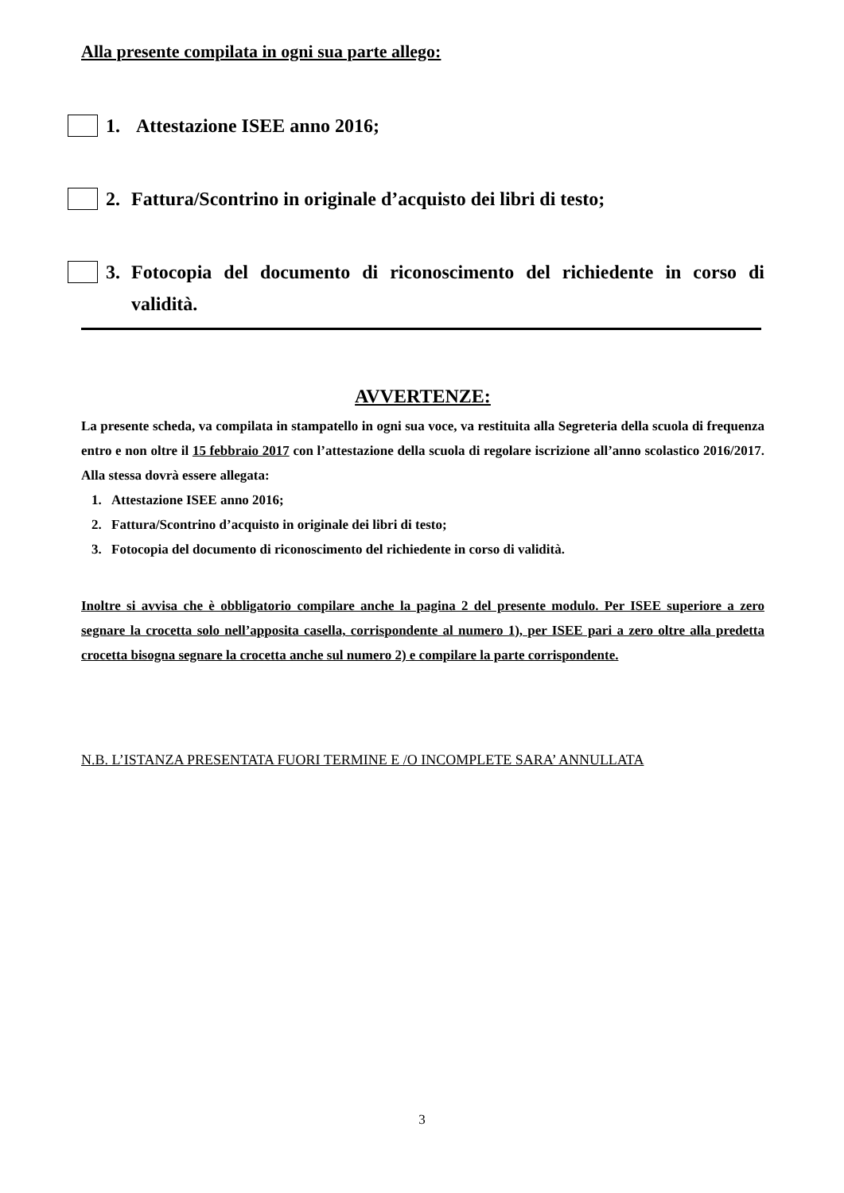Alla presente compilata in ogni sua parte allego:
1. Attestazione ISEE anno 2016;
2. Fattura/Scontrino in originale d’acquisto dei libri di testo;
3. Fotocopia del documento di riconoscimento del richiedente in corso di validità.
AVVERTENZE:
La presente scheda, va compilata in stampatello in ogni sua voce, va restituita alla Segreteria della scuola di frequenza entro e non oltre il 15 febbraio 2017 con l’attestazione della scuola di regolare iscrizione all’anno scolastico 2016/2017. Alla stessa dovrà essere allegata:
1. Attestazione ISEE anno 2016;
2. Fattura/Scontrino d’acquisto in originale dei libri di testo;
3. Fotocopia del documento di riconoscimento del richiedente in corso di validità.
Inoltre si avvisa che è obbligatorio compilare anche la pagina 2 del presente modulo. Per ISEE superiore a zero segnare la crocetta solo nell’apposita casella, corrispondente al numero 1), per ISEE pari a zero oltre alla predetta crocetta bisogna segnare la crocetta anche sul numero 2) e compilare la parte corrispondente.
N.B. L’ISTANZA PRESENTATA FUORI TERMINE E /O INCOMPLETE SARA’ ANNULLATA
3